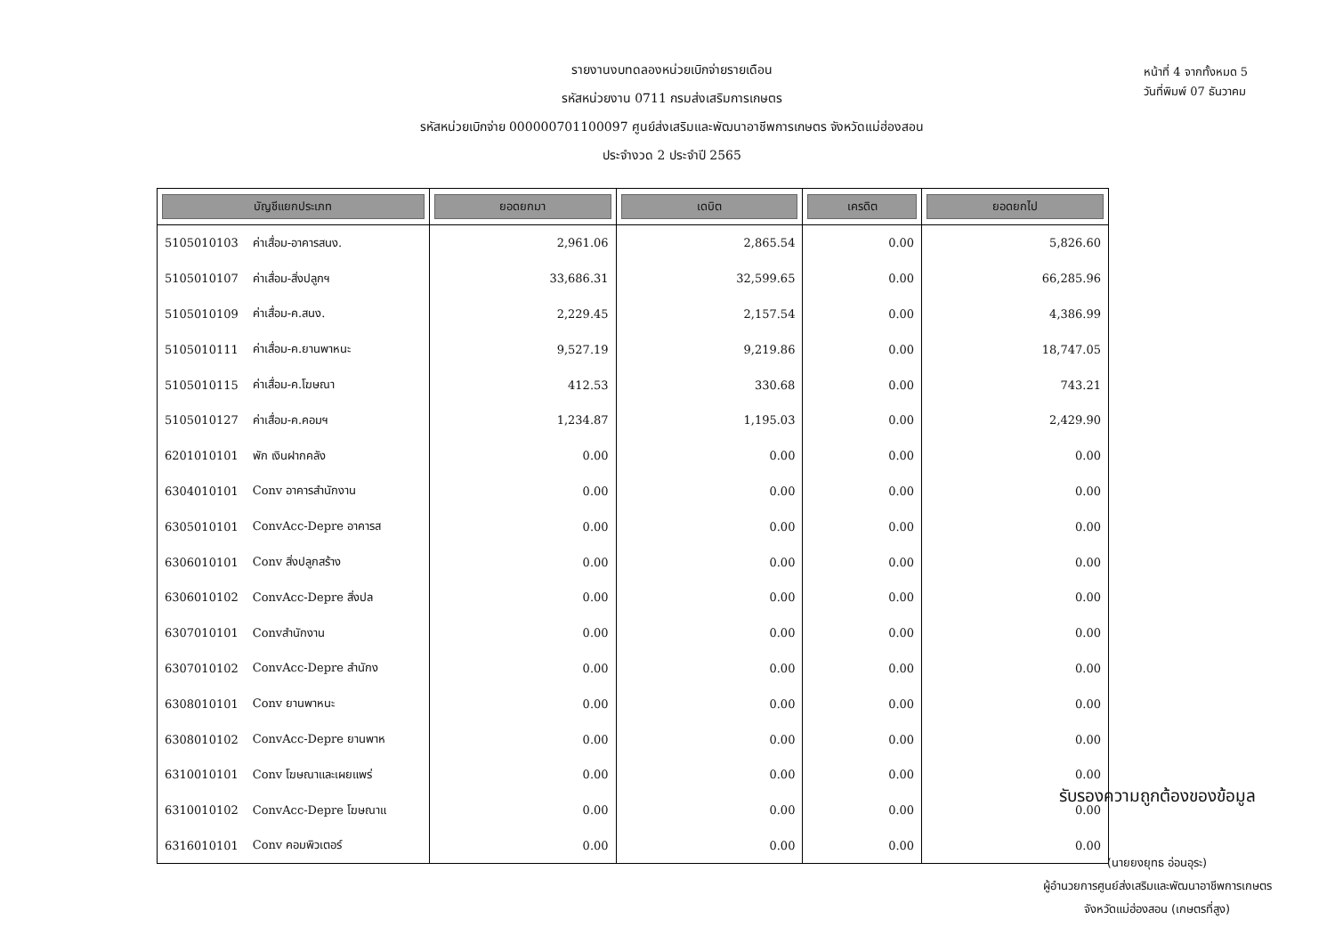รายงานงบทดลองหน่วยเบิกจ่ายรายเดือน
รหัสหน่วยงาน 0711 กรมส่งเสริมการเกษตร
รหัสหน่วยเบิกจ่าย 000000701100097 ศูนย์ส่งเสริมและพัฒนาอาชีพการเกษตร จังหวัดแม่ฮ่องสอน
ประจำงวด 2 ประจำปี 2565
หน้าที่ 4 จากทั้งหมด 5
วันที่พิมพ์ 07 ธันวาคม
| บัญชีแยกประเภท | | ยอดยกมา | เดบิต | เครดิต | ยอดยกไป |
| --- | --- | --- | --- | --- | --- |
| 5105010103 | ค่าเสื่อม-อาคารสนง. | 2,961.06 | 2,865.54 | 0.00 | 5,826.60 |
| 5105010107 | ค่าเสื่อม-สิ่งปลูกฯ | 33,686.31 | 32,599.65 | 0.00 | 66,285.96 |
| 5105010109 | ค่าเสื่อม-ค.สนง. | 2,229.45 | 2,157.54 | 0.00 | 4,386.99 |
| 5105010111 | ค่าเสื่อม-ค.ยานพาหนะ | 9,527.19 | 9,219.86 | 0.00 | 18,747.05 |
| 5105010115 | ค่าเสื่อม-ค.โฆษณา | 412.53 | 330.68 | 0.00 | 743.21 |
| 5105010127 | ค่าเสื่อม-ค.คอมฯ | 1,234.87 | 1,195.03 | 0.00 | 2,429.90 |
| 6201010101 | พัก เงินฝากคลัง | 0.00 | 0.00 | 0.00 | 0.00 |
| 6304010101 | Conv อาคารสำนักงาน | 0.00 | 0.00 | 0.00 | 0.00 |
| 6305010101 | ConvAcc-Depre อาคารส | 0.00 | 0.00 | 0.00 | 0.00 |
| 6306010101 | Conv สิ่งปลูกสร้าง | 0.00 | 0.00 | 0.00 | 0.00 |
| 6306010102 | ConvAcc-Depre สิ่งปล | 0.00 | 0.00 | 0.00 | 0.00 |
| 6307010101 | Convสำนักงาน | 0.00 | 0.00 | 0.00 | 0.00 |
| 6307010102 | ConvAcc-Depre สำนักง | 0.00 | 0.00 | 0.00 | 0.00 |
| 6308010101 | Conv ยานพาหนะ | 0.00 | 0.00 | 0.00 | 0.00 |
| 6308010102 | ConvAcc-Depre ยานพาห | 0.00 | 0.00 | 0.00 | 0.00 |
| 6310010101 | Conv โฆษณาและเผยแพร่ | 0.00 | 0.00 | 0.00 | 0.00 |
| 6310010102 | ConvAcc-Depre โฆษณาแ | 0.00 | 0.00 | 0.00 | 0.00 |
| 6316010101 | Conv คอมพิวเตอร์ | 0.00 | 0.00 | 0.00 | 0.00 |
รับรองความถูกต้องของข้อมูล
(นายยงยุทธ อ่อนอุระ)
ผู้อำนวยการศูนย์ส่งเสริมและพัฒนาอาชีพการเกษตร
จังหวัดแม่ฮ่องสอน (เกษตรที่สูง)